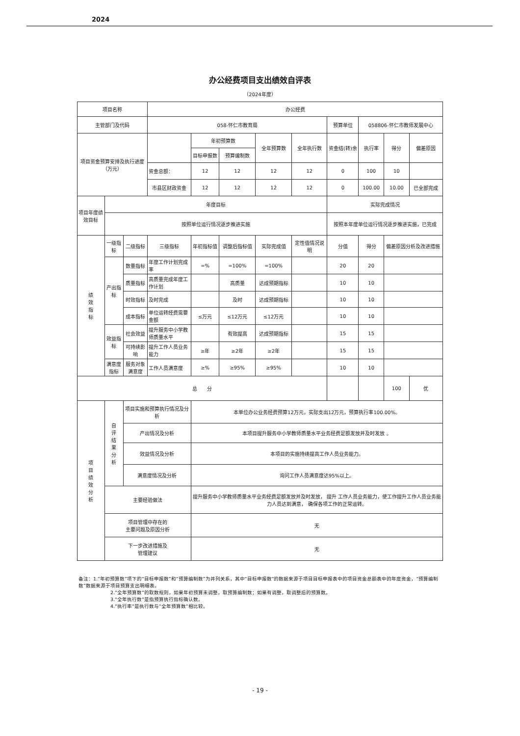2024
办公经费项目支出绩效自评表
（2024年度）
| 项目名称 | | | 办公经费 | | | | | | | | |
| 主管部门及代码 | | | 058-怀仁市教育局 | | | | | 预算单位 | 058806-怀仁市教师发展中心 | | |
| 项目资金预算安排及执行进度（万元） | | | | 年初预算数 | | 全年预算数 | 全年执行数 | 资金结(转)余 | 执行率 | 得分 | 偏差原因 |
| | | | | 目标申报数 | 预算编制数 | | | | | | |
| | | | 资金总额： | 12 | 12 | 12 | 12 | 0 | 100 | 10 | |
| | | | 市县区财政资金 | 12 | 12 | 12 | 12 | 0 | 100.00 | 10.00 | 已全部完成 |
| 项目年度绩效目标 | 年度目标 | | | | | | | 实际完成情况 | | | |
| | 按照单位运行情况逐步推进实施 | | | | | | | 按照本年度单位运行情况逐步推进实施，已完成 | | | |
| 绩 效 指 标 | 一级指标 | 二级指标 | 三级指标 | 年初指标值 | 调整后指标值 | 实际完成值 | 定性值情况说明 | 分值 | 得分 | 偏差原因分析及改进措施 | |
| | 产出指标 | 数量指标 | 年度工作计划完成率 | =% | =100% | =100% | | 20 | 20 | | |
| | | 质量指标 | 高质量完成年度工作计划 | | 高质量 | 达成预期指标 | | 10 | 10 | | |
| | | 时效指标 | 及时完成 | | 及时 | 达成预期指标 | | 10 | 10 | | |
| | | 成本指标 | 单位运转经费需要金额 | ≤万元 | ≤12万元 | ≤12万元 | | 10 | 10 | | |
| | 效益指标 | 社会效益 | 提升服务中小学教师质量水平 | | 有效提高 | 达成预期指标 | | 15 | 15 | | |
| | | 可持续影响 | 提升工作人员业务能力 | ≥年 | ≥2年 | ≥2年 | | 15 | 15 | | |
| | 满意度指标 | 服务对象满意度 | 工作人员满意度 | ≥% | ≥95% | ≥95% | | 10 | 10 | | |
| 总 分 | | | | | | | | | | 100 | 优 |
| 项 目 绩 效 分 析 | 自 评 结 果 分 析 | 项目实施和预算执行情况及分析 | | 本单位办公业务经费预算12万元，实际支出12万元，预算执行率100.00%。 | | | | | | | |
| | | 产出情况及分析 | | 本项目提升服务中小学教师质量水平业务经费足额发放并及时发放 。 | | | | | | | |
| | | 效益情况及分析 | | 本项目的实施持续提高工作人员业务能力。 | | | | | | | |
| | | 满意度情况及分析 | | 询问工作人员满意度达95%以上。 | | | | | | | |
| | 主要经验做法 | | | 提升服务中小学教师质量水平业务经费足额发放并及时发放， 提升 工作人员业务能力，使工作提升工作人员业务能力人员达到满意， 确保各项工作的正常运转。 | | | | | | | |
| | 项目管理中存在的 主要问题及原因分析 | | | 无 | | | | | | | |
| | 下一步改进措施及 管理建议 | | | 无 | | | | | | | |
备注：1.“年初预算数”项下的“目标申报数”和“预算编制数”为并列关系，其中“目标申报数”的数据来源于项目目标申报表中的项目资金总额表中的年度资金，“预算编制数”数据来源于项目预算支出明细表。
2.“全年预算数”的取数规则，如果年初预算未调整，取预算编制数；如果有调整，取调整后的预算数。
3.“全年执行数”是指预算执行指标确认数。
4.“执行率”是执行数与“全年预算数”相比较。
- 19 -